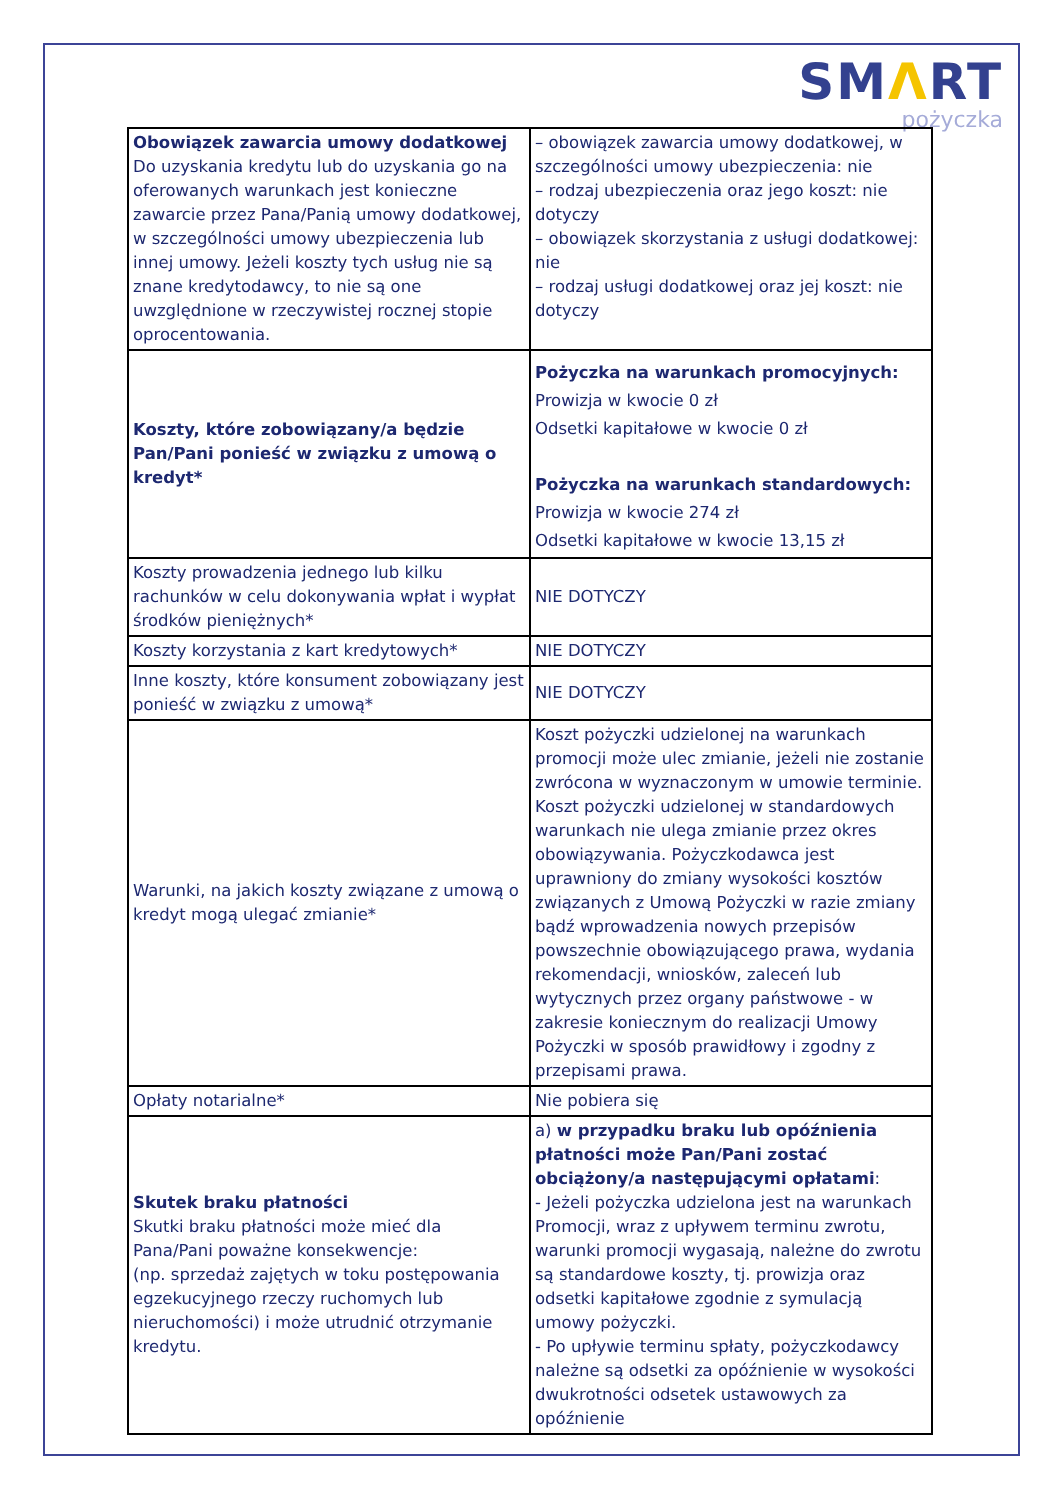SMΛRT
pożyczka
| Obowiązek zawarcia umowy dodatkowej Do uzyskania kredytu lub do uzyskania go na oferowanych warunkach jest konieczne zawarcie przez Pana/Panią umowy dodatkowej, w szczególności umowy ubezpieczenia lub innej umowy. Jeżeli koszty tych usług nie są znane kredytodawcy, to nie są one uwzględnione w rzeczywistej rocznej stopie oprocentowania. | – obowiązek zawarcia umowy dodatkowej, w szczególności umowy ubezpieczenia: nie – rodzaj ubezpieczenia oraz jego koszt: nie dotyczy – obowiązek skorzystania z usługi dodatkowej: nie – rodzaj usługi dodatkowej oraz jej koszt: nie dotyczy |
| Koszty, które zobowiązany/a będzie Pan/Pani ponieść w związku z umową o kredyt* | Pożyczka na warunkach promocyjnych: Prowizja w kwocie 0 zł Odsetki kapitałowe w kwocie 0 zł Pożyczka na warunkach standardowych: Prowizja w kwocie 274 zł Odsetki kapitałowe w kwocie 13,15 zł |
| Koszty prowadzenia jednego lub kilku rachunków w celu dokonywania wpłat i wypłat środków pieniężnych* | NIE DOTYCZY |
| Koszty korzystania z kart kredytowych* | NIE DOTYCZY |
| Inne koszty, które konsument zobowiązany jest ponieść w związku z umową* | NIE DOTYCZY |
| Warunki, na jakich koszty związane z umową o kredyt mogą ulegać zmianie* | Koszt pożyczki udzielonej na warunkach promocji może ulec zmianie, jeżeli nie zostanie zwrócona w wyznaczonym w umowie terminie. Koszt pożyczki udzielonej w standardowych warunkach nie ulega zmianie przez okres obowiązywania. Pożyczkodawca jest uprawniony do zmiany wysokości kosztów związanych z Umową Pożyczki w razie zmiany bądź wprowadzenia nowych przepisów powszechnie obowiązującego prawa, wydania rekomendacji, wniosków, zaleceń lub wytycznych przez organy państwowe - w zakresie koniecznym do realizacji Umowy Pożyczki w sposób prawidłowy i zgodny z przepisami prawa. |
| Opłaty notarialne* | Nie pobiera się |
| Skutek braku płatności Skutki braku płatności może mieć dla Pana/Pani poważne konsekwencje: (np. sprzedaż zajętych w toku postępowania egzekucyjnego rzeczy ruchomych lub nieruchomości) i może utrudnić otrzymanie kredytu. | a) w przypadku braku lub opóźnienia płatności może Pan/Pani zostać obciążony/a następującymi opłatami : - Jeżeli pożyczka udzielona jest na warunkach Promocji, wraz z upływem terminu zwrotu, warunki promocji wygasają, należne do zwrotu są standardowe koszty, tj. prowizja oraz odsetki kapitałowe zgodnie z symulacją umowy pożyczki. - Po upływie terminu spłaty, pożyczkodawcy należne są odsetki za opóźnienie w wysokości dwukrotności odsetek ustawowych za opóźnienie |